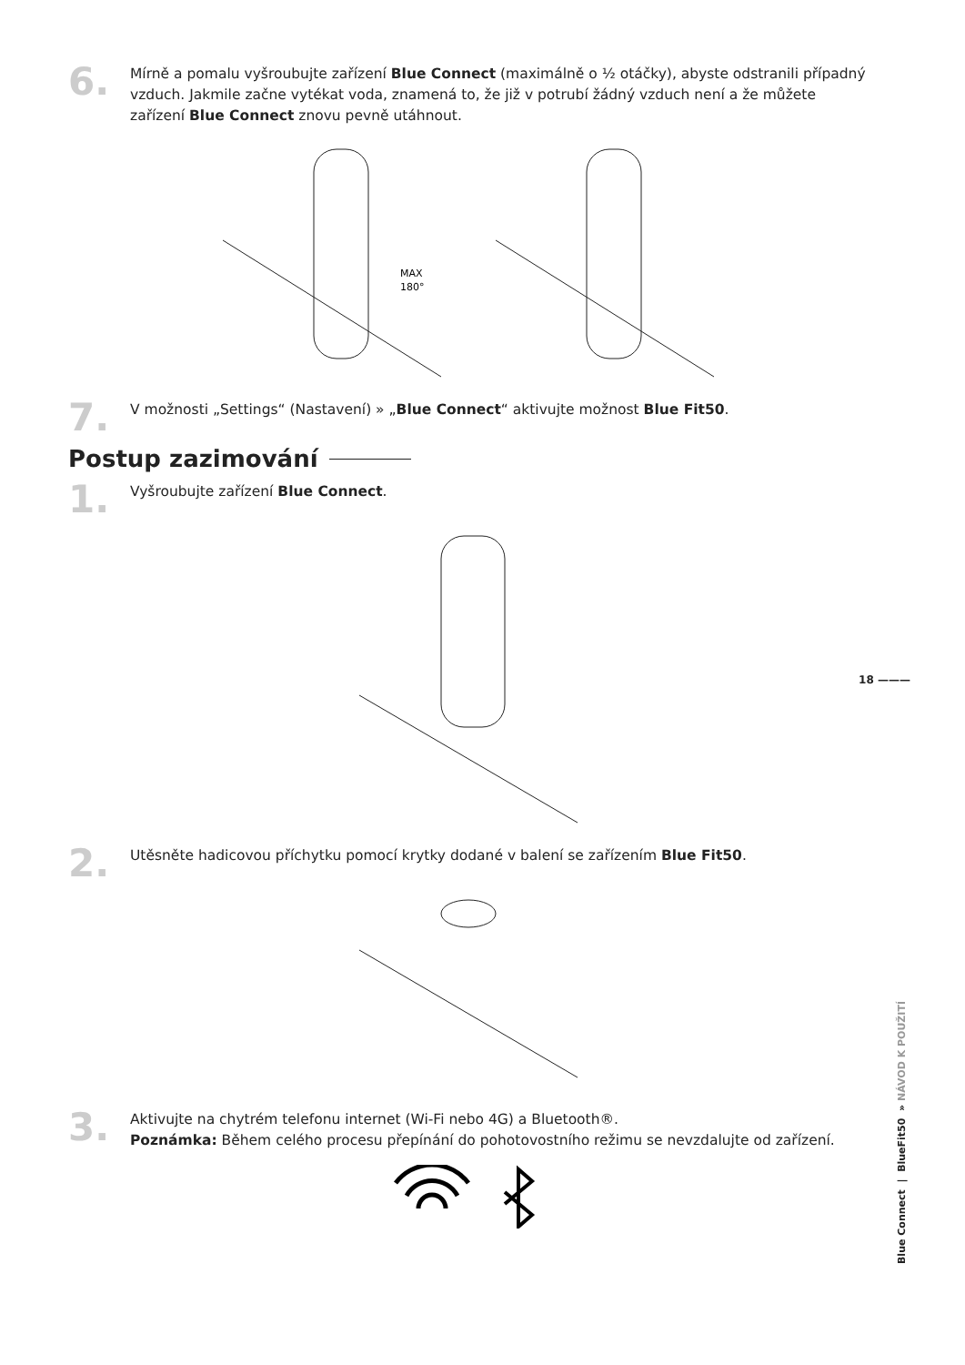6.
Mírně a pomalu vyšroubujte zařízení Blue Connect (maximálně o ½ otáčky), abyste odstranili případný vzduch. Jakmile začne vytékat voda, znamená to, že již v potrubí žádný vzduch není a že můžete zařízení Blue Connect znovu pevně utáhnout.
MAX
180°
7.
V možnosti „Settings“ (Nastavení) » „Blue Connect“ aktivujte možnost Blue Fit50.
Postup zazimování
1.
Vyšroubujte zařízení Blue Connect.
2.
Utěsněte hadicovou příchytku pomocí krytky dodané v balení se zařízením Blue Fit50.
3.
Aktivujte na chytrém telefonu internet (Wi-Fi nebo 4G) a Bluetooth®.
Poznámka: Během celého procesu přepínání do pohotovostního režimu se nevzdalujte od zařízení.
18 ———
Blue Connect | BlueFit50 » NÁVOD K POUŽITÍ